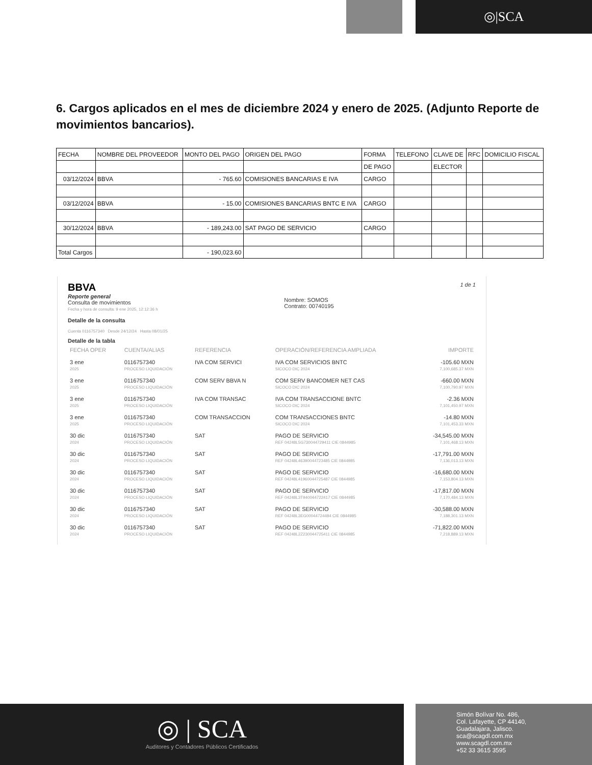◎|SCA
6. Cargos aplicados en el mes de diciembre 2024 y enero de 2025. (Adjunto Reporte de movimientos bancarios).
| FECHA | NOMBRE DEL PROVEEDOR | MONTO DEL PAGO | ORIGEN DEL PAGO | FORMA | TELEFONO | CLAVE DE | RFC | DOMICILIO FISCAL |
| | | | | DE PAGO | | ELECTOR | | |
| 03/12/2024 | BBVA | - 765.60 | COMISIONES BANCARIAS E IVA | CARGO | | | | |
| 03/12/2024 | BBVA | - 15.00 | COMISIONES BANCARIAS BNTC E IVA | CARGO | | | | |
| 30/12/2024 | BBVA | - 189,243.00 | SAT PAGO DE SERVICIO | CARGO | | | | |
| Total Cargos | | - 190,023.60 | | | | | | |
BBVA
Reporte general
Consulta de movimientos
Fecha y hora de consulta: 9 ene 2025, 12:12:36 h
Nombre: SOMOS
Contrato: 00740195
1 de 1
Detalle de la consulta
Cuenta 0116757340 Desde 24/12/24 Hasta 08/01/25
Detalle de la tabla
| FECHA OPER | CUENTA/ALIAS | REFERENCIA | OPERACIÓN/REFERENCIA AMPLIADA | IMPORTE |
| 3 ene 2025 | 0116757340 PROCESO LIQUIDACIÓN | IVA COM SERVICI | IVA COM SERVICIOS BNTC SICOCO DIC 2024 | -105.60 MXN 7,100,685.37 MXN |
| 3 ene 2025 | 0116757340 PROCESO LIQUIDACIÓN | COM SERV BBVA N | COM SERV BANCOMER NET CAS SICOCO DIC 2024 | -660.00 MXN 7,100,790.97 MXN |
| 3 ene 2025 | 0116757340 PROCESO LIQUIDACIÓN | IVA COM TRANSAC | IVA COM TRANSACCIONE BNTC SICOCO DIC 2024 | -2.36 MXN 7,101,450.97 MXN |
| 3 ene 2025 | 0116757340 PROCESO LIQUIDACIÓN | COM TRANSACCION | COM TRANSACCIONES BNTC SICOCO DIC 2024 | -14.80 MXN 7,101,453.33 MXN |
| 30 dic 2024 | 0116757340 PROCESO LIQUIDACIÓN | SAT | PAGO DE SERVICIO REF 04248L5G730044729411 CIE 0844985 | -34,545.00 MXN 7,101,468.13 MXN |
| 30 dic 2024 | 0116757340 PROCESO LIQUIDACIÓN | SAT | PAGO DE SERVICIO REF 04248L46390044723485 CIE 0844985 | -17,791.00 MXN 7,136,013.13 MXN |
| 30 dic 2024 | 0116757340 PROCESO LIQUIDACIÓN | SAT | PAGO DE SERVICIO REF 04248L41960044725487 CIE 0844985 | -16,680.00 MXN 7,153,804.13 MXN |
| 30 dic 2024 | 0116757340 PROCESO LIQUIDACIÓN | SAT | PAGO DE SERVICIO REF 04248L3T940044722417 CIE 0844985 | -17,817.00 MXN 7,170,484.13 MXN |
| 30 dic 2024 | 0116757340 PROCESO LIQUIDACIÓN | SAT | PAGO DE SERVICIO REF 04248L3EG00044724484 CIE 0844985 | -30,588.00 MXN 7,188,301.13 MXN |
| 30 dic 2024 | 0116757340 PROCESO LIQUIDACIÓN | SAT | PAGO DE SERVICIO REF 04248L2Z230044725411 CIE 0844985 | -71,822.00 MXN 7,218,889.13 MXN |
◎ | SCA
Auditores y Contadores Públicos Certificados
Simón Bolívar No. 486,
Col. Lafayette, CP 44140,
Guadalajara, Jalisco.
sca@scagdl.com.mx
www.scagdl.com.mx
+52 33 3615 3595